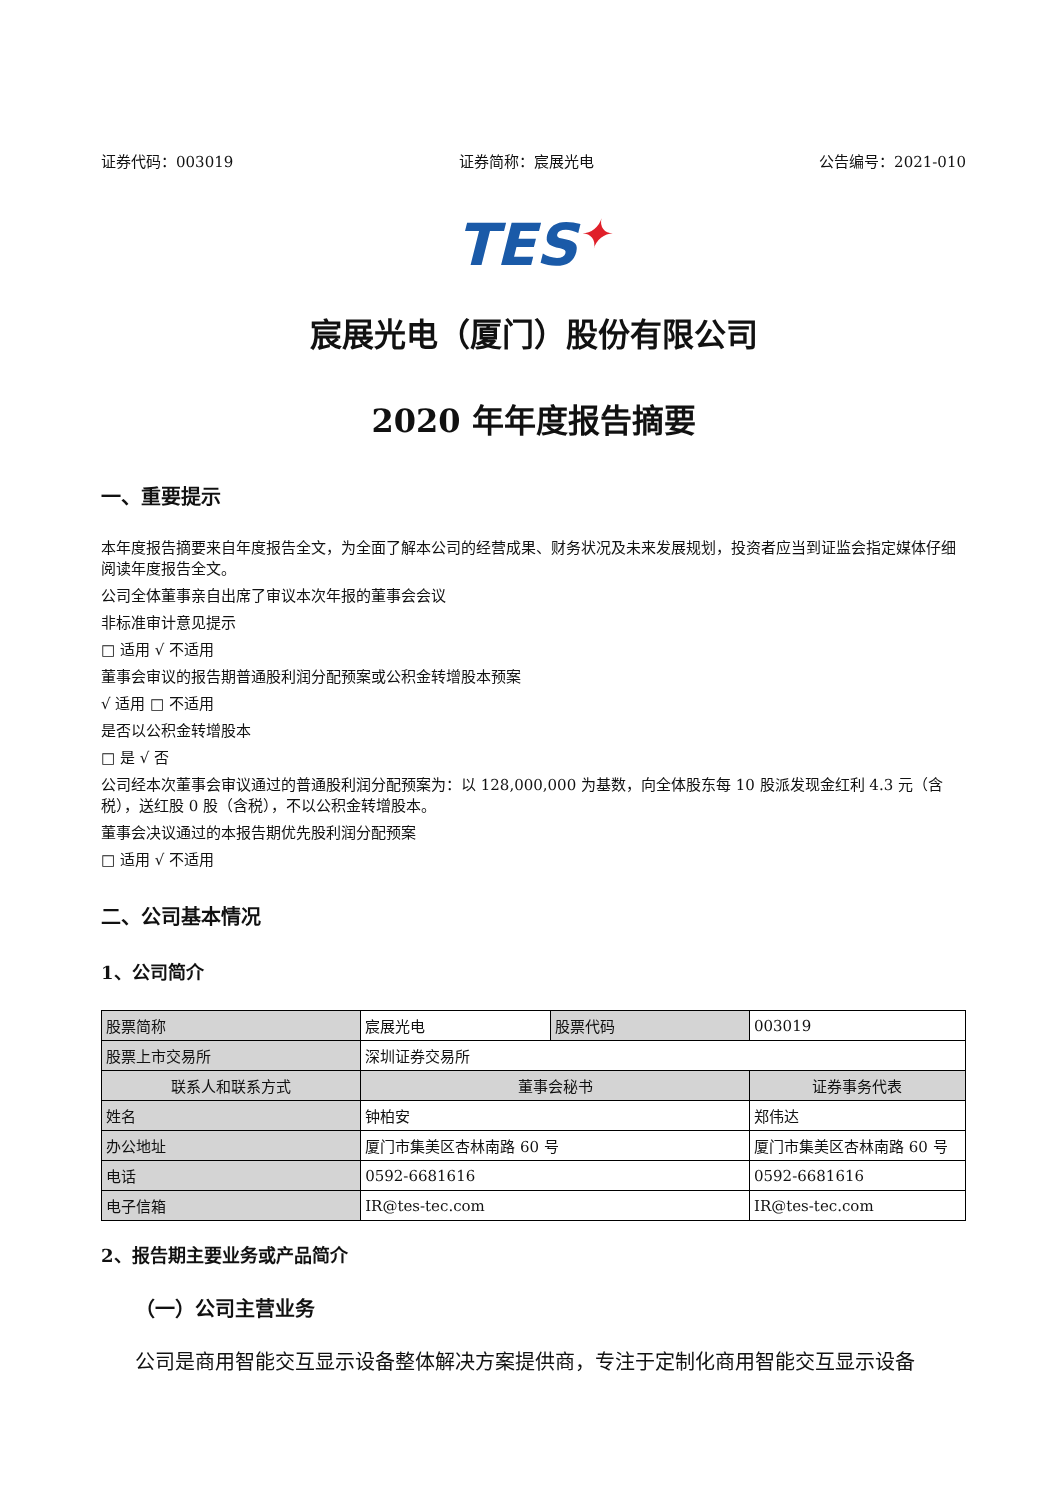证券代码：003019 证券简称：宸展光电 公告编号：2021-010
TES✦
宸展光电（厦门）股份有限公司
2020 年年度报告摘要
一、重要提示
本年度报告摘要来自年度报告全文，为全面了解本公司的经营成果、财务状况及未来发展规划，投资者应当到证监会指定媒体仔细阅读年度报告全文。
公司全体董事亲自出席了审议本次年报的董事会会议
非标准审计意见提示
□ 适用 √ 不适用
董事会审议的报告期普通股利润分配预案或公积金转增股本预案
√ 适用 □ 不适用
是否以公积金转增股本
□ 是 √ 否
公司经本次董事会审议通过的普通股利润分配预案为：以 128,000,000 为基数，向全体股东每 10 股派发现金红利 4.3 元（含税），送红股 0 股（含税），不以公积金转增股本。
董事会决议通过的本报告期优先股利润分配预案
□ 适用 √ 不适用
二、公司基本情况
1、公司简介
| 股票简称 | 宸展光电 | 股票代码 | 003019 |
| 股票上市交易所 | 深圳证券交易所 | | |
| 联系人和联系方式 | 董事会秘书 | | 证券事务代表 |
| 姓名 | 钟柏安 | | 郑伟达 |
| 办公地址 | 厦门市集美区杏林南路 60 号 | | 厦门市集美区杏林南路 60 号 |
| 电话 | 0592-6681616 | | 0592-6681616 |
| 电子信箱 | IR@tes-tec.com | | IR@tes-tec.com |
2、报告期主要业务或产品简介
（一）公司主营业务
公司是商用智能交互显示设备整体解决方案提供商，专注于定制化商用智能交互显示设备